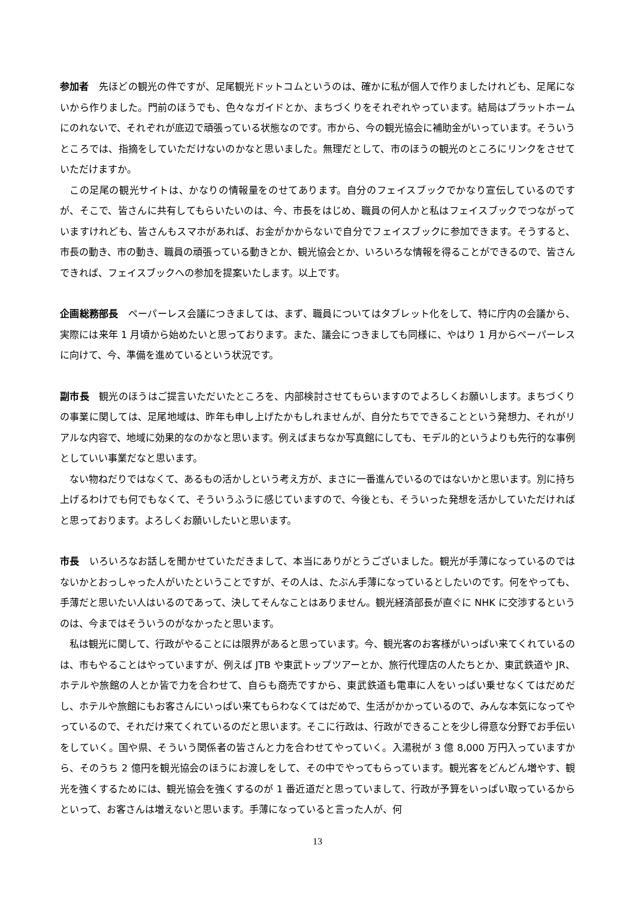参加者　先ほどの観光の件ですが、足尾観光ドットコムというのは、確かに私が個人で作りましたけれども、足尾にないから作りました。門前のほうでも、色々なガイドとか、まちづくりをそれぞれやっています。結局はプラットホームにのれないで、それぞれが底辺で頑張っている状態なのです。市から、今の観光協会に補助金がいっています。そういうところでは、指摘をしていただけないのかなと思いました。無理だとして、市のほうの観光のところにリンクをさせていただけますか。
この足尾の観光サイトは、かなりの情報量をのせてあります。自分のフェイスブックでかなり宣伝しているのですが、そこで、皆さんに共有してもらいたいのは、今、市長をはじめ、職員の何人かと私はフェイスブックでつながっていますけれども、皆さんもスマホがあれば、お金がかからないで自分でフェイスブックに参加できます。そうすると、市長の動き、市の動き、職員の頑張っている動きとか、観光協会とか、いろいろな情報を得ることができるので、皆さんできれば、フェイスブックへの参加を提案いたします。以上です。
企画総務部長　ペーパーレス会議につきましては、まず、職員についてはタブレット化をして、特に庁内の会議から、実際には来年 1 月頃から始めたいと思っております。また、議会につきましても同様に、やはり 1 月からペーパーレスに向けて、今、準備を進めているという状況です。
副市長　観光のほうはご提言いただいたところを、内部検討させてもらいますのでよろしくお願いします。まちづくりの事業に関しては、足尾地域は、昨年も申し上げたかもしれませんが、自分たちでできることという発想力、それがリアルな内容で、地域に効果的なのかなと思います。例えばまちなか写真館にしても、モデル的というよりも先行的な事例としていい事業だなと思います。
ない物ねだりではなくて、あるもの活かしという考え方が、まさに一番進んでいるのではないかと思います。別に持ち上げるわけでも何でもなくて、そういうふうに感じていますので、今後とも、そういった発想を活かしていただければと思っております。よろしくお願いしたいと思います。
市長　いろいろなお話しを聞かせていただきまして、本当にありがとうございました。観光が手薄になっているのではないかとおっしゃった人がいたということですが、その人は、たぶん手薄になっているとしたいのです。何をやっても、手薄だと思いたい人はいるのであって、決してそんなことはありません。観光経済部長が直ぐに NHK に交渉するというのは、今まではそういうのがなかったと思います。
私は観光に関して、行政がやることには限界があると思っています。今、観光客のお客様がいっぱい来てくれているのは、市もやることはやっていますが、例えば JTB や東武トップツアーとか、旅行代理店の人たちとか、東武鉄道や JR、ホテルや旅館の人とか皆で力を合わせて、自らも商売ですから、東武鉄道も電車に人をいっぱい乗せなくてはだめだし、ホテルや旅館にもお客さんにいっぱい来てもらわなくてはだめで、生活がかかっているので、みんな本気になってやっているので、それだけ来てくれているのだと思います。そこに行政は、行政ができることを少し得意な分野でお手伝いをしていく。国や県、そういう関係者の皆さんと力を合わせてやっていく。入湯税が 3 億 8,000 万円入っていますから、そのうち 2 億円を観光協会のほうにお渡しをして、その中でやってもらっています。観光客をどんどん増やす、観光を強くするためには、観光協会を強くするのが 1 番近道だと思っていまして、行政が予算をいっぱい取っているからといって、お客さんは増えないと思います。手薄になっていると言った人が、何
13